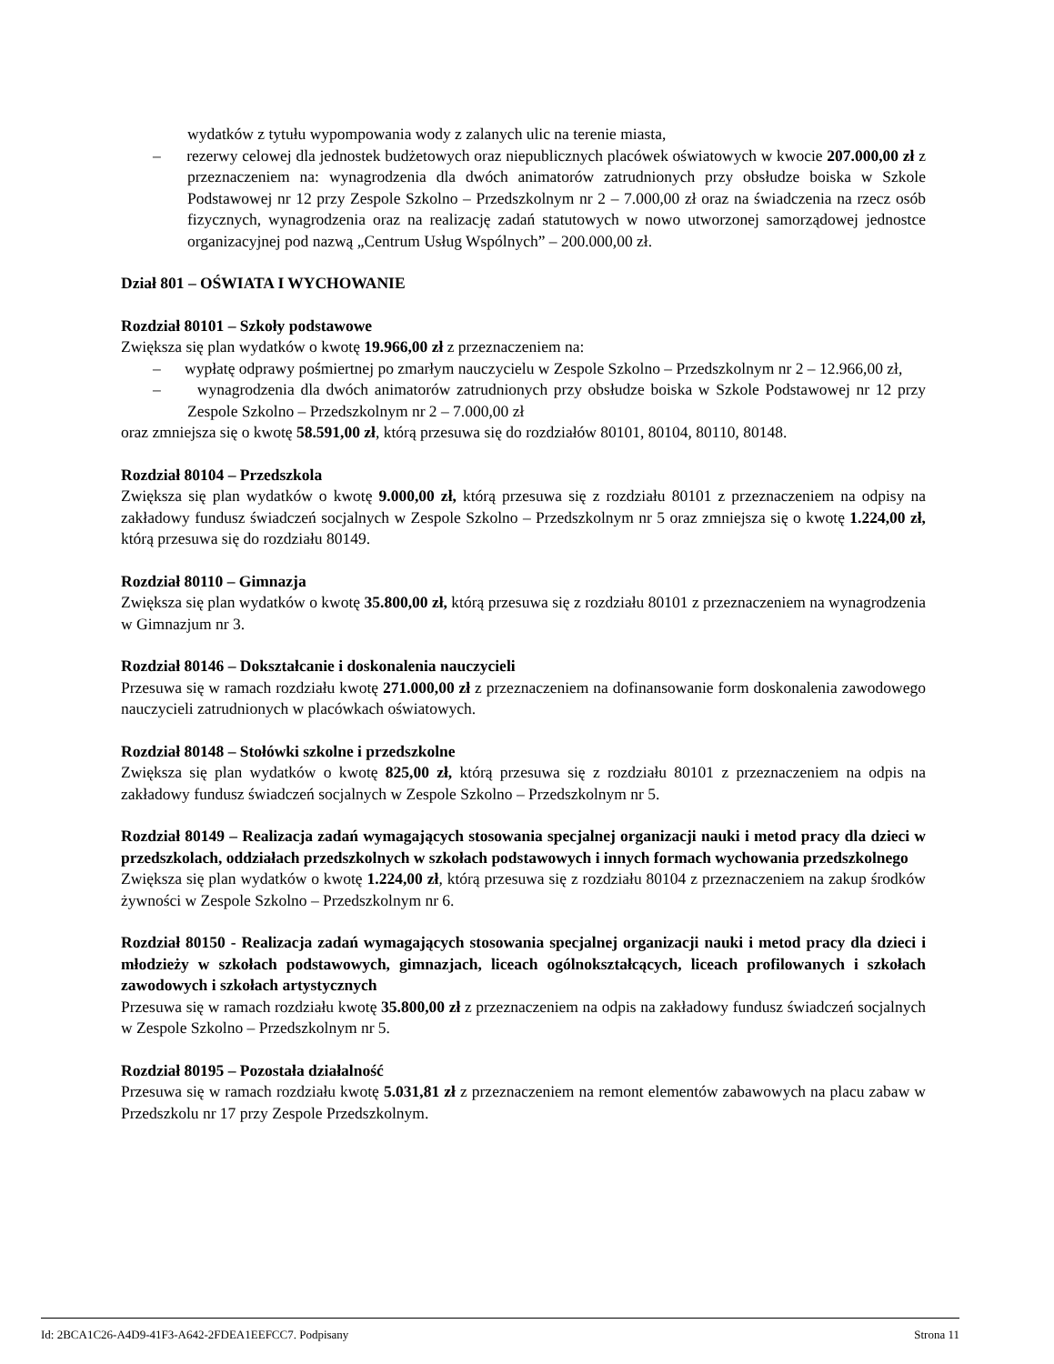wydatków z tytułu wypompowania wody z zalanych ulic na terenie miasta,
– rezerwy celowej dla jednostek budżetowych oraz niepublicznych placówek oświatowych w kwocie 207.000,00 zł z przeznaczeniem na: wynagrodzenia dla dwóch animatorów zatrudnionych przy obsłudze boiska w Szkole Podstawowej nr 12 przy Zespole Szkolno – Przedszkolnym nr 2 – 7.000,00 zł oraz na świadczenia na rzecz osób fizycznych, wynagrodzenia oraz na realizację zadań statutowych w nowo utworzonej samorządowej jednostce organizacyjnej pod nazwą „Centrum Usług Wspólnych” – 200.000,00 zł.
Dział 801 – OŚWIATA I WYCHOWANIE
Rozdział 80101 – Szkoły podstawowe
Zwiększa się plan wydatków o kwotę 19.966,00 zł z przeznaczeniem na:
– wypłatę odprawy pośmiertnej po zmarłym nauczycielu w Zespole Szkolno – Przedszkolnym nr 2 – 12.966,00 zł,
– wynagrodzenia dla dwóch animatorów zatrudnionych przy obsłudze boiska w Szkole Podstawowej nr 12 przy Zespole Szkolno – Przedszkolnym nr 2 – 7.000,00 zł
oraz zmniejsza się o kwotę 58.591,00 zł, którą przesuwa się do rozdziałów 80101, 80104, 80110, 80148.
Rozdział 80104 – Przedszkola
Zwiększa się plan wydatków o kwotę 9.000,00 zł, którą przesuwa się z rozdziału 80101 z przeznaczeniem na odpisy na zakładowy fundusz świadczeń socjalnych w Zespole Szkolno – Przedszkolnym nr 5 oraz zmniejsza się o kwotę 1.224,00 zł, którą przesuwa się do rozdziału 80149.
Rozdział 80110 – Gimnazja
Zwiększa się plan wydatków o kwotę 35.800,00 zł, którą przesuwa się z rozdziału 80101 z przeznaczeniem na wynagrodzenia w Gimnazjum nr 3.
Rozdział 80146 – Dokształcanie i doskonalenia nauczycieli
Przesuwa się w ramach rozdziału kwotę 271.000,00 zł z przeznaczeniem na dofinansowanie form doskonalenia zawodowego nauczycieli zatrudnionych w placówkach oświatowych.
Rozdział 80148 – Stołówki szkolne i przedszkolne
Zwiększa się plan wydatków o kwotę 825,00 zł, którą przesuwa się z rozdziału 80101 z przeznaczeniem na odpis na zakładowy fundusz świadczeń socjalnych w Zespole Szkolno – Przedszkolnym nr 5.
Rozdział 80149 – Realizacja zadań wymagających stosowania specjalnej organizacji nauki i metod pracy dla dzieci w przedszkolach, oddziałach przedszkolnych w szkołach podstawowych i innych formach wychowania przedszkolnego
Zwiększa się plan wydatków o kwotę 1.224,00 zł, którą przesuwa się z rozdziału 80104 z przeznaczeniem na zakup środków żywności w Zespole Szkolno – Przedszkolnym nr 6.
Rozdział 80150 - Realizacja zadań wymagających stosowania specjalnej organizacji nauki i metod pracy dla dzieci i młodzieży w szkołach podstawowych, gimnazjach, liceach ogólnokształcących, liceach profilowanych i szkołach zawodowych i szkołach artystycznych
Przesuwa się w ramach rozdziału kwotę 35.800,00 zł z przeznaczeniem na odpis na zakładowy fundusz świadczeń socjalnych w Zespole Szkolno – Przedszkolnym nr 5.
Rozdział 80195 – Pozostała działalność
Przesuwa się w ramach rozdziału kwotę 5.031,81 zł z przeznaczeniem na remont elementów zabawowych na placu zabaw w Przedszkolu nr 17 przy Zespole Przedszkolnym.
Id: 2BCA1C26-A4D9-41F3-A642-2FDEA1EEFCC7. Podpisany Strona 11